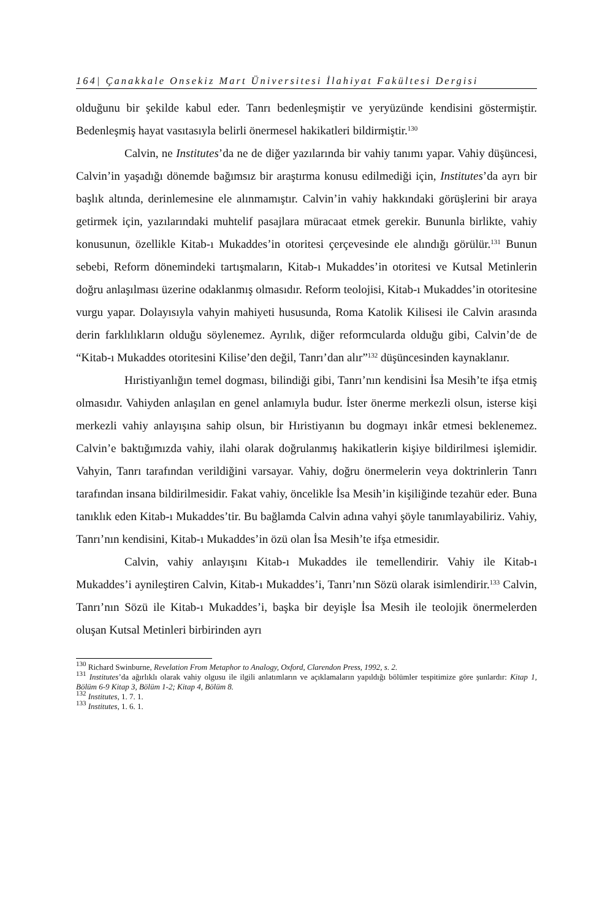164| Çanakkale Onsekiz Mart Üniversitesi İlahiyat Fakültesi Dergisi
olduğunu bir şekilde kabul eder. Tanrı bedenleşmiştir ve yeryüzünde kendisini göstermiştir. Bedenleşmiş hayat vasıtasıyla belirli önermesel hakikatleri bildirmiştir.<sup>130</sup>
Calvin, ne Institutes’da ne de diğer yazılarında bir vahiy tanımı yapar. Vahiy düşüncesi, Calvin’in yaşadığı dönemde bağımsız bir araştırma konusu edilmediği için, Institutes’da ayrı bir başlık altında, derinlemesine ele alınmamıştır. Calvin’in vahiy hakkındaki görüşlerini bir araya getirmek için, yazılarındaki muhtelif pasajlara müracaat etmek gerekir. Bununla birlikte, vahiy konusunun, özellikle Kitab-ı Mukaddes’in otoritesi çerçevesinde ele alındığı görülür.<sup>131</sup> Bunun sebebi, Reform dönemindeki tartışmaların, Kitab-ı Mukaddes’in otoritesi ve Kutsal Metinlerin doğru anlaşılması üzerine odaklanmış olmasıdır. Reform teolojisi, Kitab-ı Mukaddes’in otoritesine vurgu yapar. Dolayısıyla vahyin mahiyeti hususunda, Roma Katolik Kilisesi ile Calvin arasında derin farklılıkların olduğu söylenemez. Ayrılık, diğer reformcularda olduğu gibi, Calvin’de de “Kitab-ı Mukaddes otoritesini Kilise’den değil, Tanrı’dan alır”<sup>132</sup> düşüncesinden kaynaklanır.
Hıristiyanlığın temel dogması, bilindiği gibi, Tanrı’nın kendisini İsa Mesih’te ifşa etmiş olmasıdır. Vahiyden anlaşılan en genel anlamıyla budur. İster önerme merkezli olsun, isterse kişi merkezli vahiy anlayışına sahip olsun, bir Hıristiyanın bu dogmayı inkâr etmesi beklenemez. Calvin’e baktığımızda vahiy, ilahi olarak doğrulanmış hakikatlerin kişiye bildirilmesi işlemidir. Vahyin, Tanrı tarafından verildiğini varsayar. Vahiy, doğru önermelerin veya doktrinlerin Tanrı tarafından insana bildirilmesidir. Fakat vahiy, öncelikle İsa Mesih’in kişiliğinde tezahür eder. Buna tanıklık eden Kitab-ı Mukaddes’tir. Bu bağlamda Calvin adına vahyi şöyle tanımlayabiliriz. Vahiy, Tanrı’nın kendisini, Kitab-ı Mukaddes’in özü olan İsa Mesih’te ifşa etmesidir.
Calvin, vahiy anlayışını Kitab-ı Mukaddes ile temellendirir. Vahiy ile Kitab-ı Mukaddes’i aynileştiren Calvin, Kitab-ı Mukaddes’i, Tanrı’nın Sözü olarak isimlendirir.<sup>133</sup> Calvin, Tanrı’nın Sözü ile Kitab-ı Mukaddes’i, başka bir deyişle İsa Mesih ile teolojik önermelerden oluşan Kutsal Metinleri birbirinden ayrı
<sup>130</sup> Richard Swinburne, Revelation From Metaphor to Analogy, Oxford, Clarendon Press, 1992, s. 2.
<sup>131</sup> Institutes’da ağırlıklı olarak vahiy olgusu ile ilgili anlatımların ve açıklamaların yapıldığı bölümler tespitimize göre şunlardır: Kitap 1, Bölüm 6-9 Kitap 3, Bölüm 1-2; Kitap 4, Bölüm 8.
<sup>132</sup> Institutes, 1. 7. 1.
<sup>133</sup> Institutes, 1. 6. 1.